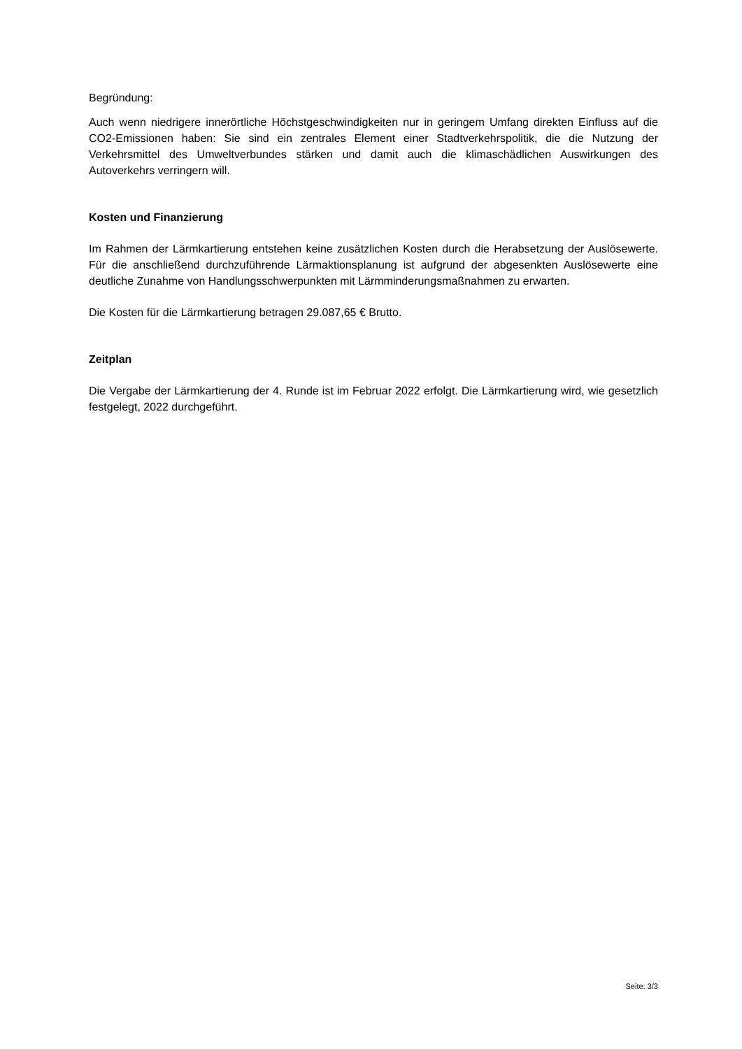Begründung:
Auch wenn niedrigere innerörtliche Höchstgeschwindigkeiten nur in geringem Umfang direkten Einfluss auf die CO2-Emissionen haben: Sie sind ein zentrales Element einer Stadtverkehrspolitik, die die Nutzung der Verkehrsmittel des Umweltverbundes stärken und damit auch die klimaschädlichen Auswirkungen des Autoverkehrs verringern will.
Kosten und Finanzierung
Im Rahmen der Lärmkartierung entstehen keine zusätzlichen Kosten durch die Herabsetzung der Auslösewerte. Für die anschließend durchzuführende Lärmaktionsplanung ist aufgrund der abgesenkten Auslösewerte eine deutliche Zunahme von Handlungsschwerpunkten mit Lärmminderungsmaßnahmen zu erwarten.
Die Kosten für die Lärmkartierung betragen 29.087,65 € Brutto.
Zeitplan
Die Vergabe der Lärmkartierung der 4. Runde ist im Februar 2022 erfolgt. Die Lärmkartierung wird, wie gesetzlich festgelegt, 2022 durchgeführt.
Seite: 3/3